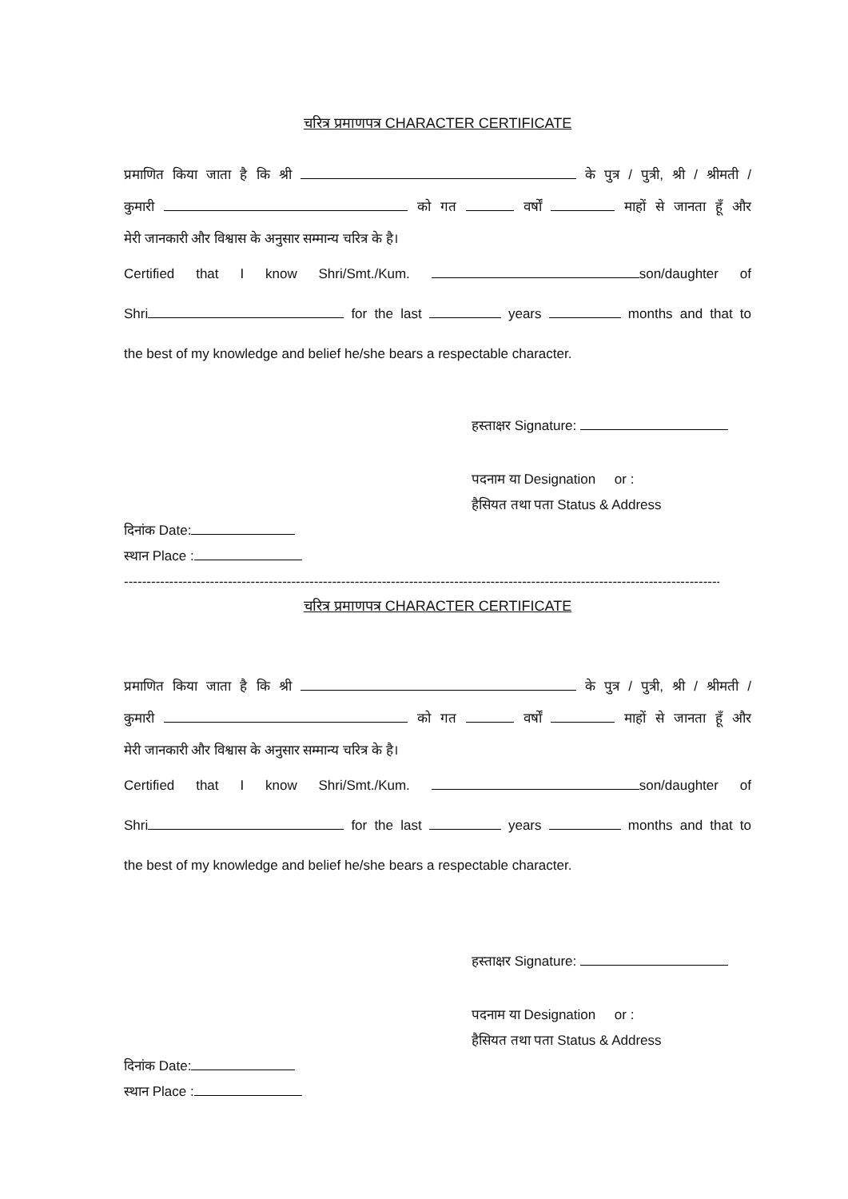चरित्र प्रमाणपत्र CHARACTER CERTIFICATE
प्रमाणित किया जाता है कि श्री के पुत्र / पुत्री, श्री / श्रीमती /
कुमारी को गत वर्षों माहों से जानता हूँ और
मेरी जानकारी और विश्वास के अनुसार सम्मान्य चरित्र के है।
Certified that I know Shri/Smt./Kum. son/daughter of
Shri for the last years months and that to
the best of my knowledge and belief he/she bears a respectable character.
हस्ताक्षर Signature:
पदनाम या Designation or :
हैसियत तथा पता Status & Address
दिनांक Date:
स्थान Place :
------------------------------------------------------------------------------------------------------------------------------------------------------------
चरित्र प्रमाणपत्र CHARACTER CERTIFICATE
प्रमाणित किया जाता है कि श्री के पुत्र / पुत्री, श्री / श्रीमती /
कुमारी को गत वर्षों माहों से जानता हूँ और
मेरी जानकारी और विश्वास के अनुसार सम्मान्य चरित्र के है।
Certified that I know Shri/Smt./Kum. son/daughter of
Shri for the last years months and that to
the best of my knowledge and belief he/she bears a respectable character.
हस्ताक्षर Signature:
पदनाम या Designation or :
हैसियत तथा पता Status & Address
दिनांक Date:
स्थान Place :